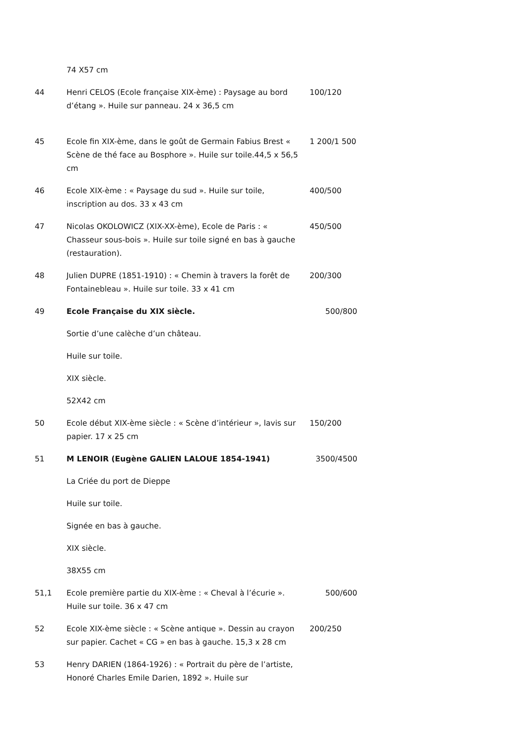| | 74 X57 cm | |
| 44 | Henri CELOS (Ecole française XIX-ème) : Paysage au bord d’étang ». Huile sur panneau. 24 x 36,5 cm | 100/120 |
| 45 | Ecole fin XIX-ème, dans le goût de Germain Fabius Brest « Scène de thé face au Bosphore ». Huile sur toile.44,5 x 56,5 cm | 1 200/1 500 |
| 46 | Ecole XIX-ème : « Paysage du sud ». Huile sur toile, inscription au dos. 33 x 43 cm | 400/500 |
| 47 | Nicolas OKOLOWICZ (XIX-XX-ème), Ecole de Paris : « Chasseur sous-bois ». Huile sur toile signé en bas à gauche (restauration). | 450/500 |
| 48 | Julien DUPRE (1851-1910) : « Chemin à travers la forêt de Fontainebleau ». Huile sur toile. 33 x 41 cm | 200/300 |
| 49 | Ecole Française du XIX siècle. | 500/800 |
| | Sortie d’une calèche d’un château. | |
| | Huile sur toile. | |
| | XIX siècle. | |
| | 52X42 cm | |
| 50 | Ecole début XIX-ème siècle : « Scène d’intérieur », lavis sur papier. 17 x 25 cm | 150/200 |
| 51 | M LENOIR (Eugène GALIEN LALOUE 1854-1941) | 3500/4500 |
| | La Criée du port de Dieppe | |
| | Huile sur toile. | |
| | Signée en bas à gauche. | |
| | XIX siècle. | |
| | 38X55 cm | |
| 51,1 | Ecole première partie du XIX-ème : « Cheval à l’écurie ». Huile sur toile. 36 x 47 cm | 500/600 |
| 52 | Ecole XIX-ème siècle : « Scène antique ». Dessin au crayon sur papier. Cachet « CG » en bas à gauche. 15,3 x 28 cm | 200/250 |
| 53 | Henry DARIEN (1864-1926) : « Portrait du père de l’artiste, Honoré Charles Emile Darien, 1892 ». Huile sur | |